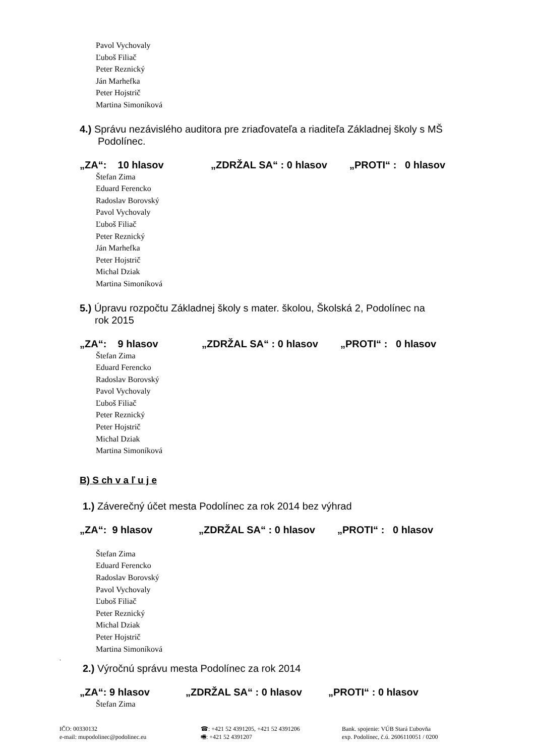Pavol Vychovaly
Ľuboš Filiač
Peter Reznický
Ján Marhefka
Peter Hojstrič
Martina Simoníková
4.) Správu nezávislého auditora pre zriaďovateľa a riaditeľa Základnej školy s MŠ
Podolínec.
„ZA“: 10 hlasov „ZDRŽAL SA“ : 0 hlasov „PROTI“ : 0 hlasov
Štefan Zima
Eduard Ferencko
Radoslav Borovský
Pavol Vychovaly
Ľuboš Filiač
Peter Reznický
Ján Marhefka
Peter Hojstrič
Michal Dziak
Martina Simoníková
5.) Úpravu rozpočtu Základnej školy s mater. školou, Školská 2, Podolínec na
rok 2015
„ZA“: 9 hlasov „ZDRŽAL SA“ : 0 hlasov „PROTI“ : 0 hlasov
Štefan Zima
Eduard Ferencko
Radoslav Borovský
Pavol Vychovaly
Ľuboš Filiač
Peter Reznický
Peter Hojstrič
Michal Dziak
Martina Simoníková
B) S ch v a ľ u j e
1.) Záverečný účet mesta Podolínec za rok 2014 bez výhrad
„ZA“: 9 hlasov „ZDRŽAL SA“ : 0 hlasov „PROTI“ : 0 hlasov
Štefan Zima
Eduard Ferencko
Radoslav Borovský
Pavol Vychovaly
Ľuboš Filiač
Peter Reznický
Michal Dziak
Peter Hojstrič
Martina Simoníková
.
2.) Výročnú správu mesta Podolínec za rok 2014
„ZA“: 9 hlasov „ZDRŽAL SA“ : 0 hlasov „PROTI“ : 0 hlasov
Štefan Zima
IČO: 00330132
e-mail: mupodolinec@podolinec.eu
☎: +421 52 4391205, +421 52 4391206
🖷: +421 52 4391207
Bank. spojenie: VÚB Stará Ľubovňa
exp. Podolínec, č.ú. 2606110051 / 0200